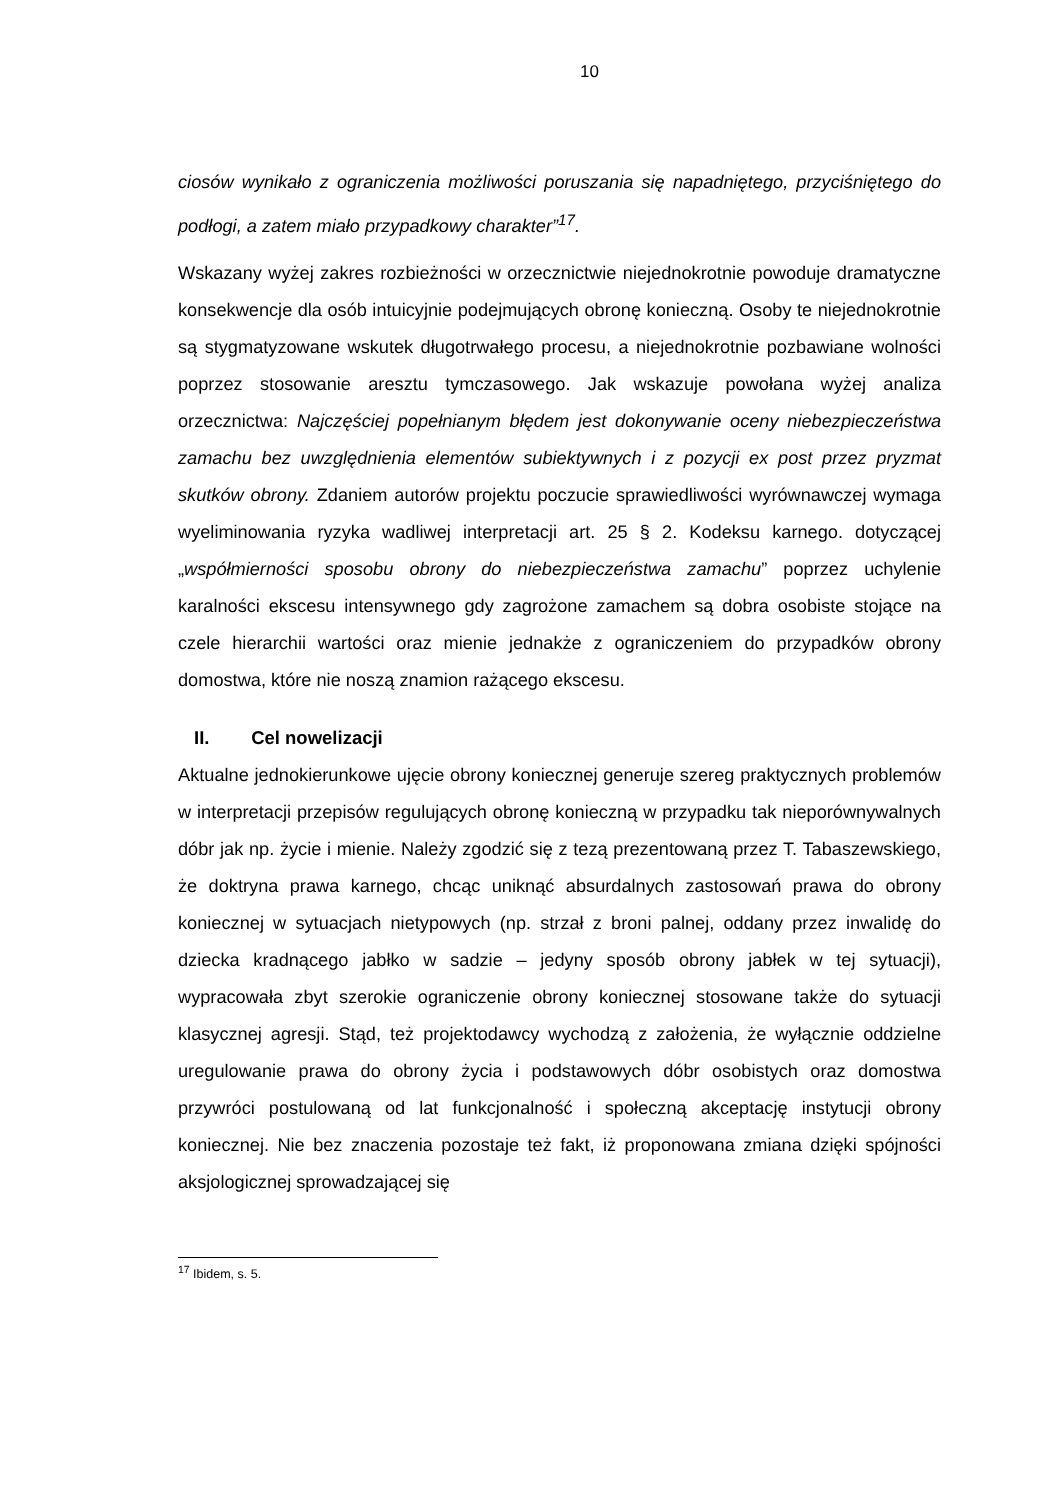10
ciosów wynikało z ograniczenia możliwości poruszania się napadniętego, przyciśniętego do podłogi, a zatem miało przypadkowy charakter”<sup>17</sup>.
Wskazany wyżej zakres rozbieżności w orzecznictwie niejednokrotnie powoduje dramatyczne konsekwencje dla osób intuicyjnie podejmujących obronę konieczną. Osoby te niejednokrotnie są stygmatyzowane wskutek długotrwałego procesu, a niejednokrotnie pozbawiane wolności poprzez stosowanie aresztu tymczasowego. Jak wskazuje powołana wyżej analiza orzecznictwa: Najczęściej popełnianym błędem jest dokonywanie oceny niebezpieczeństwa zamachu bez uwzględnienia elementów subiektywnych i z pozycji ex post przez pryzmat skutków obrony. Zdaniem autorów projektu poczucie sprawiedliwości wyrównawczej wymaga wyeliminowania ryzyka wadliwej interpretacji art. 25 § 2. Kodeksu karnego. dotyczącej „współmierności sposobu obrony do niebezpieczeństwa zamachu” poprzez uchylenie karalności ekscesu intensywnego gdy zagrożone zamachem są dobra osobiste stojące na czele hierarchii wartości oraz mienie jednakże z ograniczeniem do przypadków obrony domostwa, które nie noszą znamion rażącego ekscesu.
II. Cel nowelizacji
Aktualne jednokierunkowe ujęcie obrony koniecznej generuje szereg praktycznych problemów w interpretacji przepisów regulujących obronę konieczną w przypadku tak nieporównywalnych dóbr jak np. życie i mienie. Należy zgodzić się z tezą prezentowaną przez T. Tabaszewskiego, że doktryna prawa karnego, chcąc uniknąć absurdalnych zastosowań prawa do obrony koniecznej w sytuacjach nietypowych (np. strzał z broni palnej, oddany przez inwalidę do dziecka kradnącego jabłko w sadzie – jedyny sposób obrony jabłek w tej sytuacji), wypracowała zbyt szerokie ograniczenie obrony koniecznej stosowane także do sytuacji klasycznej agresji. Stąd, też projektodawcy wychodzą z założenia, że wyłącznie oddzielne uregulowanie prawa do obrony życia i podstawowych dóbr osobistych oraz domostwa przywróci postulowaną od lat funkcjonalność i społeczną akceptację instytucji obrony koniecznej. Nie bez znaczenia pozostaje też fakt, iż proponowana zmiana dzięki spójności aksjologicznej sprowadzającej się
<sup>17</sup> Ibidem, s. 5.